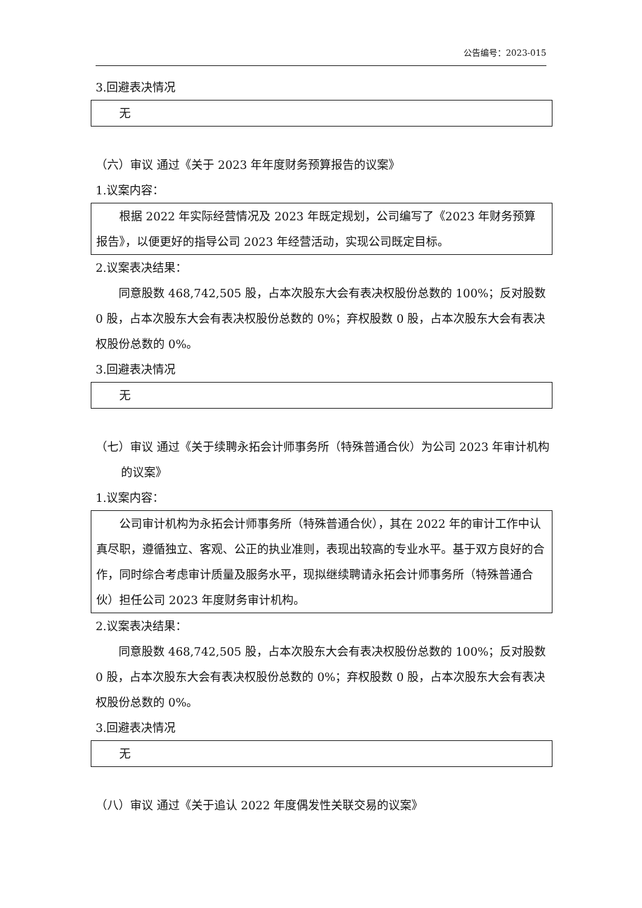公告编号：2023-015
3.回避表决情况
无
（六）审议 通过《关于 2023 年年度财务预算报告的议案》
1.议案内容：
根据 2022 年实际经营情况及 2023 年既定规划，公司编写了《2023 年财务预算报告》，以便更好的指导公司 2023 年经营活动，实现公司既定目标。
2.议案表决结果：
同意股数 468,742,505 股，占本次股东大会有表决权股份总数的 100%；反对股数 0 股，占本次股东大会有表决权股份总数的 0%；弃权股数 0 股，占本次股东大会有表决权股份总数的 0%。
3.回避表决情况
无
（七）审议 通过《关于续聘永拓会计师事务所（特殊普通合伙）为公司 2023 年审计机构的议案》
1.议案内容：
公司审计机构为永拓会计师事务所（特殊普通合伙），其在 2022 年的审计工作中认真尽职，遵循独立、客观、公正的执业准则，表现出较高的专业水平。基于双方良好的合作，同时综合考虑审计质量及服务水平，现拟继续聘请永拓会计师事务所（特殊普通合伙）担任公司 2023 年度财务审计机构。
2.议案表决结果：
同意股数 468,742,505 股，占本次股东大会有表决权股份总数的 100%；反对股数 0 股，占本次股东大会有表决权股份总数的 0%；弃权股数 0 股，占本次股东大会有表决权股份总数的 0%。
3.回避表决情况
无
（八）审议 通过《关于追认 2022 年度偶发性关联交易的议案》